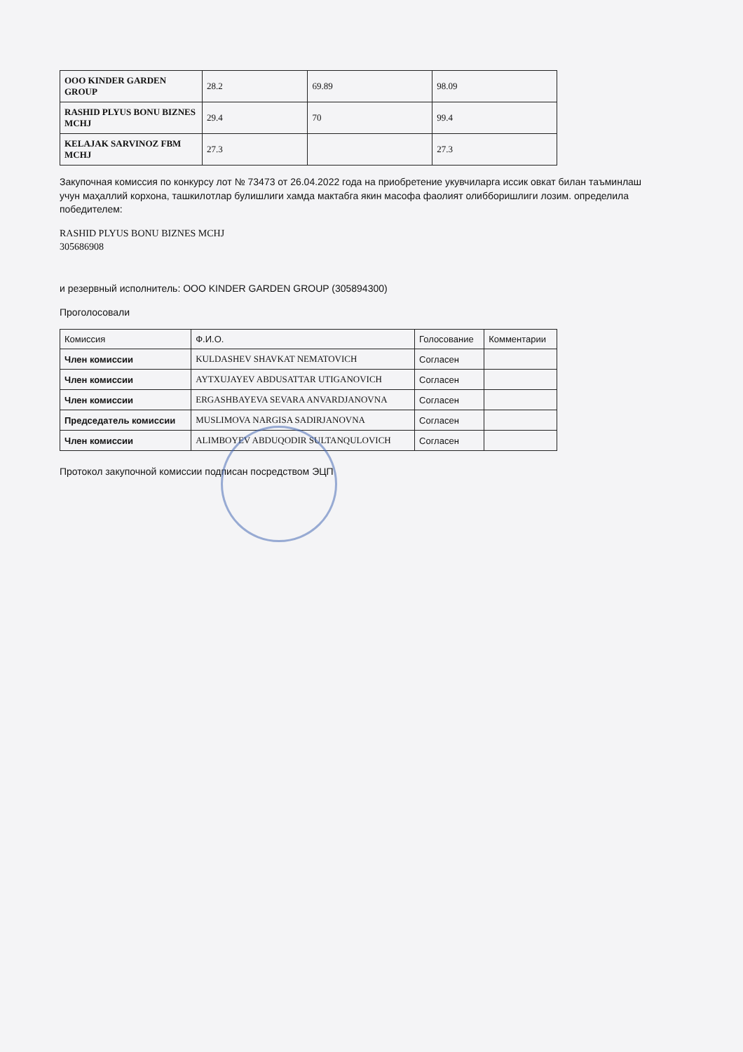| ООО KINDER GARDEN GROUP | 28.2 | 69.89 | 98.09 |
| RASHID PLYUS BONU BIZNES MCHJ | 29.4 | 70 | 99.4 |
| KELAJAK SARVINOZ FBM MCHJ | 27.3 | | 27.3 |
Закупочная комиссия по конкурсу лот № 73473 от 26.04.2022 года на приобретение укувчиларга иссик овкат билан таъминлаш учун маҳаллий корхона, ташкилотлар булишлиги хамда мактабга якин масофа фаолият олибборишлиги лозим. определила победителем:
RASHID PLYUS BONU BIZNES MCHJ
305686908
и резервный исполнитель: ООО KINDER GARDEN GROUP (305894300)
Проголосовали
| Комиссия | Ф.И.О. | Голосование | Комментарии |
| --- | --- | --- | --- |
| Член комиссии | KULDASHEV SHAVKAT NEMATOVICH | Согласен | |
| Член комиссии | AYTXUJAYEV ABDUSATTAR UTIGANOVICH | Согласен | |
| Член комиссии | ERGASHBAYEVA SEVARA ANVARDJANOVNA | Согласен | |
| Председатель комиссии | MUSLIMOVA NARGISA SADIRJANOVNA | Согласен | |
| Член комиссии | ALIMBOYEV ABDUQODIR SULTANQULOVICH | Согласен | |
Протокол закупочной комиссии подписан посредством ЭЦП